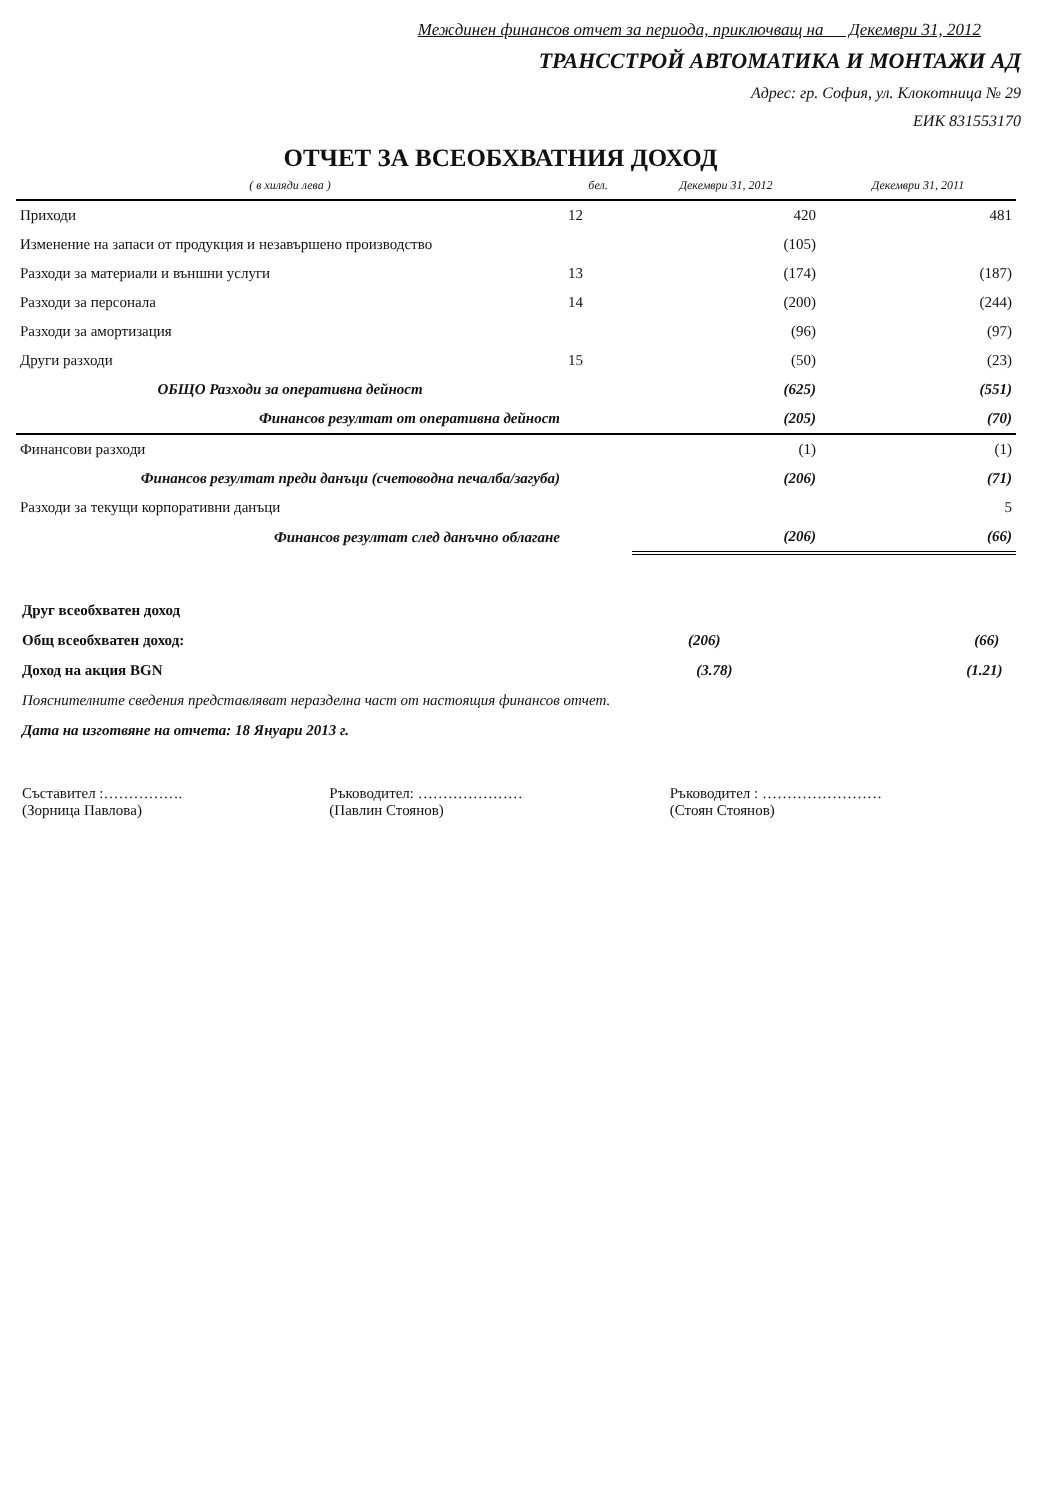Междинен финансов отчет за периода, приключващ на Декември 31, 2012
ТРАНССТРОЙ АВТОМАТИКА И МОНТАЖИ АД
Адрес: гр. София, ул. Клокотница № 29
ЕИК 831553170
ОТЧЕТ ЗА ВСЕОБХВАТНИЯ ДОХОД
| ( в хиляди лева ) | бел. | Декември 31, 2012 | Декември 31, 2011 |
| --- | --- | --- | --- |
| Приходи | 12 | 420 | 481 |
| Изменение на запаси от продукция и незавършено производство | | (105) | |
| Разходи за материали и външни услуги | 13 | (174) | (187) |
| Разходи за персонала | 14 | (200) | (244) |
| Разходи за амортизация | | (96) | (97) |
| Други разходи | 15 | (50) | (23) |
| ОБЩО Разходи за оперативна дейност | | (625) | (551) |
| Финансов резултат от оперативна дейност | | (205) | (70) |
| Финансови разходи | | (1) | (1) |
| Финансов резултат преди данъци (счетоводна печалба/загуба) | | (206) | (71) |
| Разходи за текущи корпоративни данъци | | | 5 |
| Финансов резултат след данъчно облагане | | (206) | (66) |
Друг всеобхватен доход
Общ всеобхватен доход: (206) (66)
Доход на акция BGN (3.78) (1.21)
Пояснителните сведения представляват неразделна част от настоящия финансов отчет.
Дата на изготвяне на отчета: 18 Януари 2013 г.
Съставител :…………….
(Зорница Павлова)
Ръководител: …………………
(Павлин Стоянов)
Ръководител : ……………………
(Стоян Стоянов)